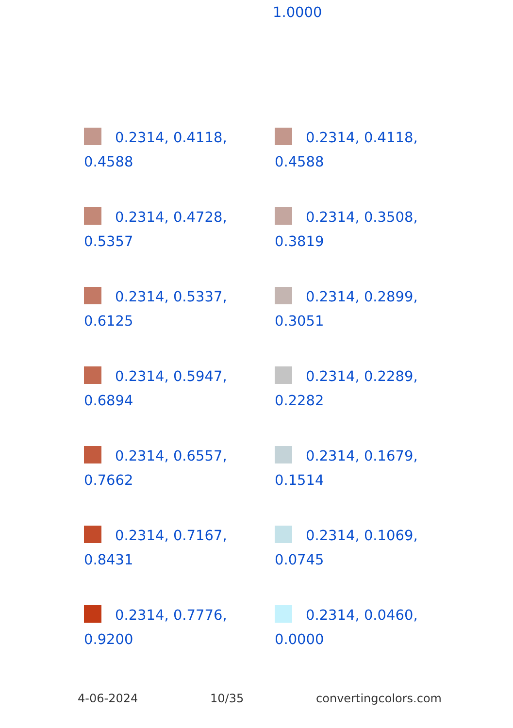1.0000
| 0.2314, 0.4118, 0.4588 | 0.2314, 0.4118, 0.4588 |
| 0.2314, 0.4728, 0.5357 | 0.2314, 0.3508, 0.3819 |
| 0.2314, 0.5337, 0.6125 | 0.2314, 0.2899, 0.3051 |
| 0.2314, 0.5947, 0.6894 | 0.2314, 0.2289, 0.2282 |
| 0.2314, 0.6557, 0.7662 | 0.2314, 0.1679, 0.1514 |
| 0.2314, 0.7167, 0.8431 | 0.2314, 0.1069, 0.0745 |
| 0.2314, 0.7776, 0.9200 | 0.2314, 0.0460, 0.0000 |
4-06-2024 10/35 convertingcolors.com